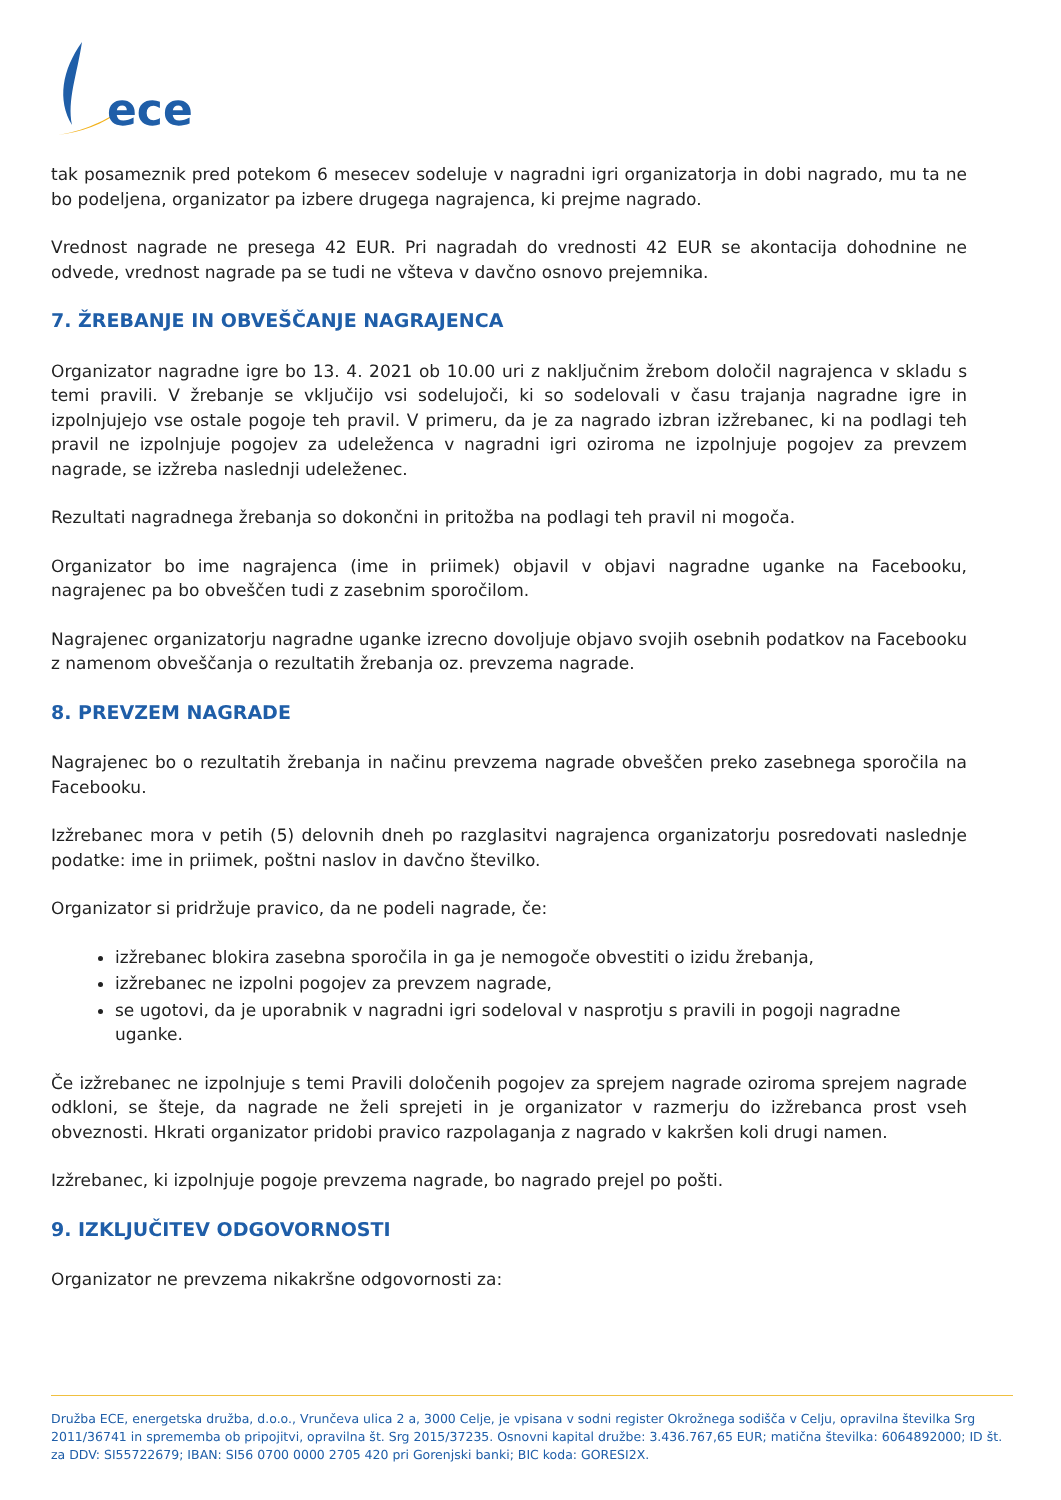ece
tak posameznik pred potekom 6 mesecev sodeluje v nagradni igri organizatorja in dobi nagrado, mu ta ne bo podeljena, organizator pa izbere drugega nagrajenca, ki prejme nagrado.
Vrednost nagrade ne presega 42 EUR. Pri nagradah do vrednosti 42 EUR se akontacija dohodnine ne odvede, vrednost nagrade pa se tudi ne všteva v davčno osnovo prejemnika.
7. ŽREBANJE IN OBVEŠČANJE NAGRAJENCA
Organizator nagradne igre bo 13. 4. 2021 ob 10.00 uri z naključnim žrebom določil nagrajenca v skladu s temi pravili. V žrebanje se vključijo vsi sodelujoči, ki so sodelovali v času trajanja nagradne igre in izpolnjujejo vse ostale pogoje teh pravil. V primeru, da je za nagrado izbran izžrebanec, ki na podlagi teh pravil ne izpolnjuje pogojev za udeleženca v nagradni igri oziroma ne izpolnjuje pogojev za prevzem nagrade, se izžreba naslednji udeleženec.
Rezultati nagradnega žrebanja so dokončni in pritožba na podlagi teh pravil ni mogoča.
Organizator bo ime nagrajenca (ime in priimek) objavil v objavi nagradne uganke na Facebooku, nagrajenec pa bo obveščen tudi z zasebnim sporočilom.
Nagrajenec organizatorju nagradne uganke izrecno dovoljuje objavo svojih osebnih podatkov na Facebooku z namenom obveščanja o rezultatih žrebanja oz. prevzema nagrade.
8. PREVZEM NAGRADE
Nagrajenec bo o rezultatih žrebanja in načinu prevzema nagrade obveščen preko zasebnega sporočila na Facebooku.
Izžrebanec mora v petih (5) delovnih dneh po razglasitvi nagrajenca organizatorju posredovati naslednje podatke: ime in priimek, poštni naslov in davčno številko.
Organizator si pridržuje pravico, da ne podeli nagrade, če:
izžrebanec blokira zasebna sporočila in ga je nemogoče obvestiti o izidu žrebanja,
izžrebanec ne izpolni pogojev za prevzem nagrade,
se ugotovi, da je uporabnik v nagradni igri sodeloval v nasprotju s pravili in pogoji nagradne uganke.
Če izžrebanec ne izpolnjuje s temi Pravili določenih pogojev za sprejem nagrade oziroma sprejem nagrade odkloni, se šteje, da nagrade ne želi sprejeti in je organizator v razmerju do izžrebanca prost vseh obveznosti. Hkrati organizator pridobi pravico razpolaganja z nagrado v kakršen koli drugi namen.
Izžrebanec, ki izpolnjuje pogoje prevzema nagrade, bo nagrado prejel po pošti.
9. IZKLJUČITEV ODGOVORNOSTI
Organizator ne prevzema nikakršne odgovornosti za:
Družba ECE, energetska družba, d.o.o., Vrunčeva ulica 2 a, 3000 Celje, je vpisana v sodni register Okrožnega sodišča v Celju, opravilna številka Srg 2011/36741 in sprememba ob pripojitvi, opravilna št. Srg 2015/37235. Osnovni kapital družbe: 3.436.767,65 EUR; matična številka: 6064892000; ID št. za DDV: SI55722679; IBAN: SI56 0700 0000 2705 420 pri Gorenjski banki; BIC koda: GORESI2X.